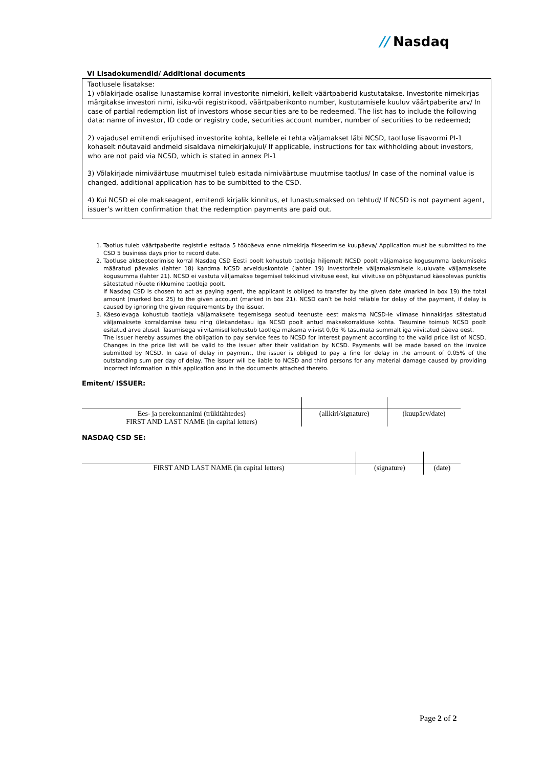// Nasdaq
VI Lisadokumendid/ Additional documents
Taotlusele lisatakse:
1) võlakirjade osalise lunastamise korral investorite nimekiri, kellelt väärtpaberid kustutatakse. Investorite nimekirjas märgitakse investori nimi, isiku-või registrikood, väärtpaberikonto number, kustutamisele kuuluv väärtpaberite arv/ In case of partial redemption list of investors whose securities are to be redeemed. The list has to include the following data: name of investor, ID code or registry code, securities account number, number of securities to be redeemed;
2) vajadusel emitendi erijuhised investorite kohta, kellele ei tehta väljamakset läbi NCSD, taotluse lisavormi PI-1 kohaselt nõutavaid andmeid sisaldava nimekirjakujul/ If applicable, instructions for tax withholding about investors, who are not paid via NCSD, which is stated in annex PI-1
3) Võlakirjade nimiväärtuse muutmisel tuleb esitada nimiväärtuse muutmise taotlus/ In case of the nominal value is changed, additional application has to be sumbitted to the CSD.
4) Kui NCSD ei ole makseagent, emitendi kirjalik kinnitus, et lunastusmaksed on tehtud/ If NCSD is not payment agent, issuer’s written confirmation that the redemption payments are paid out.
1. Taotlus tuleb väärtpaberite registrile esitada 5 tööpäeva enne nimekirja fikseerimise kuupäeva/ Application must be submitted to the CSD 5 business days prior to record date.
2. Taotluse aktsepteerimise korral Nasdaq CSD Eesti poolt kohustub taotleja hiljemalt NCSD poolt väljamakse kogusumma laekumiseks määratud päevaks (lahter 18) kandma NCSD arvelduskontole (lahter 19) investoritele väljamaksmisele kuuluvate väljamaksete kogusumma (lahter 21). NCSD ei vastuta väljamakse tegemisel tekkinud viivituse eest, kui viivituse on põhjustanud käesolevas punktis sätestatud nõuete rikkumine taotleja poolt.
If Nasdaq CSD is chosen to act as paying agent, the applicant is obliged to transfer by the given date (marked in box 19) the total amount (marked box 25) to the given account (marked in box 21). NCSD can’t be hold reliable for delay of the payment, if delay is caused by ignoring the given requirements by the issuer.
3. Käesolevaga kohustub taotleja väljamaksete tegemisega seotud teenuste eest maksma NCSD-le viimase hinnakirjas sätestatud väljamaksete korraldamise tasu ning ülekandetasu iga NCSD poolt antud maksekorralduse kohta. Tasumine toimub NCSD poolt esitatud arve alusel. Tasumisega viivitamisel kohustub taotleja maksma viivist 0,05 % tasumata summalt iga viivitatud päeva eest.
The issuer hereby assumes the obligation to pay service fees to NCSD for interest payment according to the valid price list of NCSD. Changes in the price list will be valid to the issuer after their validation by NCSD. Payments will be made based on the invoice submitted by NCSD. In case of delay in payment, the issuer is obliged to pay a fine for delay in the amount of 0.05% of the outstanding sum per day of delay. The issuer will be liable to NCSD and third persons for any material damage caused by providing incorrect information in this application and in the documents attached thereto.
Emitent/ ISSUER:
| Ees- ja perekonnanimi (trükitähtedes) FIRST AND LAST NAME (in capital letters) | (allkiri/signature) | (kuupäev/date) |
NASDAQ CSD SE:
| FIRST AND LAST NAME (in capital letters) | (signature) | (date) |
Page 2 of 2